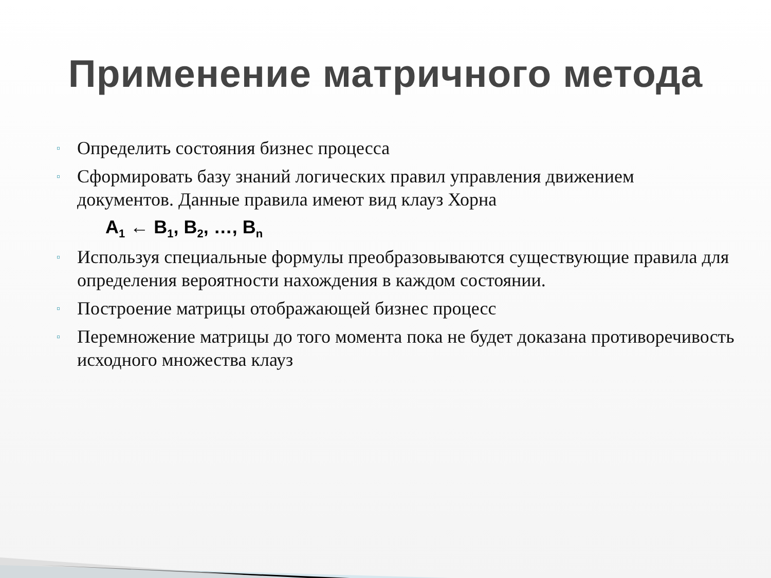Применение матричного метода
▫ Определить состояния бизнес процесса
▫ Сформировать базу знаний логических правил управления движением документов. Данные правила имеют вид клауз Хорна
A<sub>1</sub> ← B<sub>1</sub>, B<sub>2</sub>, …, B<sub>n</sub>
▫ Используя специальные формулы преобразовываются существующие правила для определения вероятности нахождения в каждом состоянии.
▫ Построение матрицы отображающей бизнес процесс
▫ Перемножение матрицы до того момента пока не будет доказана противоречивость исходного множества клауз